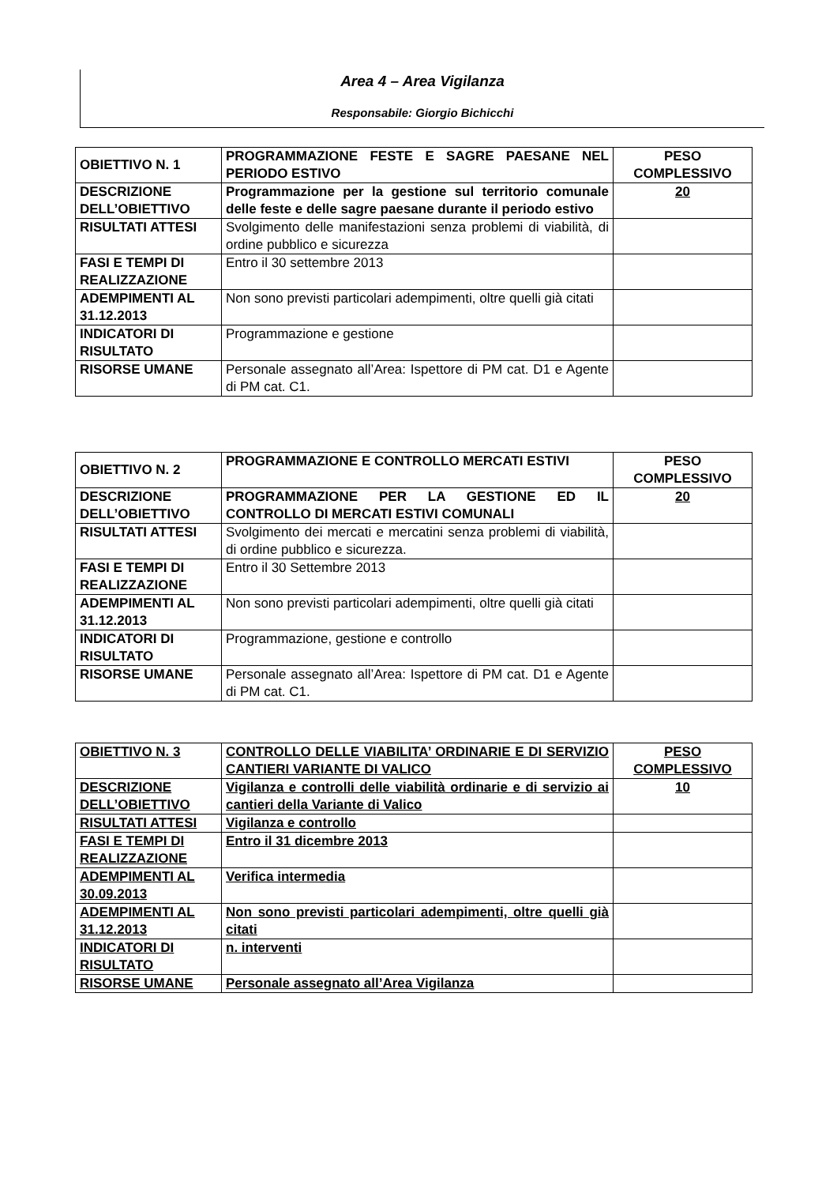Area 4 – Area Vigilanza
Responsabile: Giorgio Bichicchi
| OBIETTIVO N. 1 | PROGRAMMAZIONE FESTE E SAGRE PAESANE NEL PERIODO ESTIVO | PESO COMPLESSIVO |
| DESCRIZIONE DELL’OBIETTIVO | Programmazione per la gestione sul territorio comunale delle feste e delle sagre paesane durante il periodo estivo | 20 |
| RISULTATI ATTESI | Svolgimento delle manifestazioni senza problemi di viabilità, di ordine pubblico e sicurezza | |
| FASI E TEMPI DI REALIZZAZIONE | Entro il 30 settembre 2013 | |
| ADEMPIMENTI AL 31.12.2013 | Non sono previsti particolari adempimenti, oltre quelli già citati | |
| INDICATORI DI RISULTATO | Programmazione e gestione | |
| RISORSE UMANE | Personale assegnato all’Area: Ispettore di PM cat. D1 e Agente di PM cat. C1. | |
| OBIETTIVO N. 2 | PROGRAMMAZIONE E CONTROLLO MERCATI ESTIVI | PESO COMPLESSIVO |
| DESCRIZIONE DELL’OBIETTIVO | PROGRAMMAZIONE PER LA GESTIONE ED IL CONTROLLO DI MERCATI ESTIVI COMUNALI | 20 |
| RISULTATI ATTESI | Svolgimento dei mercati e mercatini senza problemi di viabilità, di ordine pubblico e sicurezza. | |
| FASI E TEMPI DI REALIZZAZIONE | Entro il 30 Settembre 2013 | |
| ADEMPIMENTI AL 31.12.2013 | Non sono previsti particolari adempimenti, oltre quelli già citati | |
| INDICATORI DI RISULTATO | Programmazione, gestione e controllo | |
| RISORSE UMANE | Personale assegnato all’Area: Ispettore di PM cat. D1 e Agente di PM cat. C1. | |
| OBIETTIVO N. 3 | CONTROLLO DELLE VIABILITA’ ORDINARIE E DI SERVIZIO CANTIERI VARIANTE DI VALICO | PESO COMPLESSIVO |
| DESCRIZIONE DELL’OBIETTIVO | Vigilanza e controlli delle viabilità ordinarie e di servizio ai cantieri della Variante di Valico | 10 |
| RISULTATI ATTESI | Vigilanza e controllo | |
| FASI E TEMPI DI REALIZZAZIONE | Entro il 31 dicembre 2013 | |
| ADEMPIMENTI AL 30.09.2013 | Verifica intermedia | |
| ADEMPIMENTI AL 31.12.2013 | Non sono previsti particolari adempimenti, oltre quelli già citati | |
| INDICATORI DI RISULTATO | n. interventi | |
| RISORSE UMANE | Personale assegnato all’Area Vigilanza | |